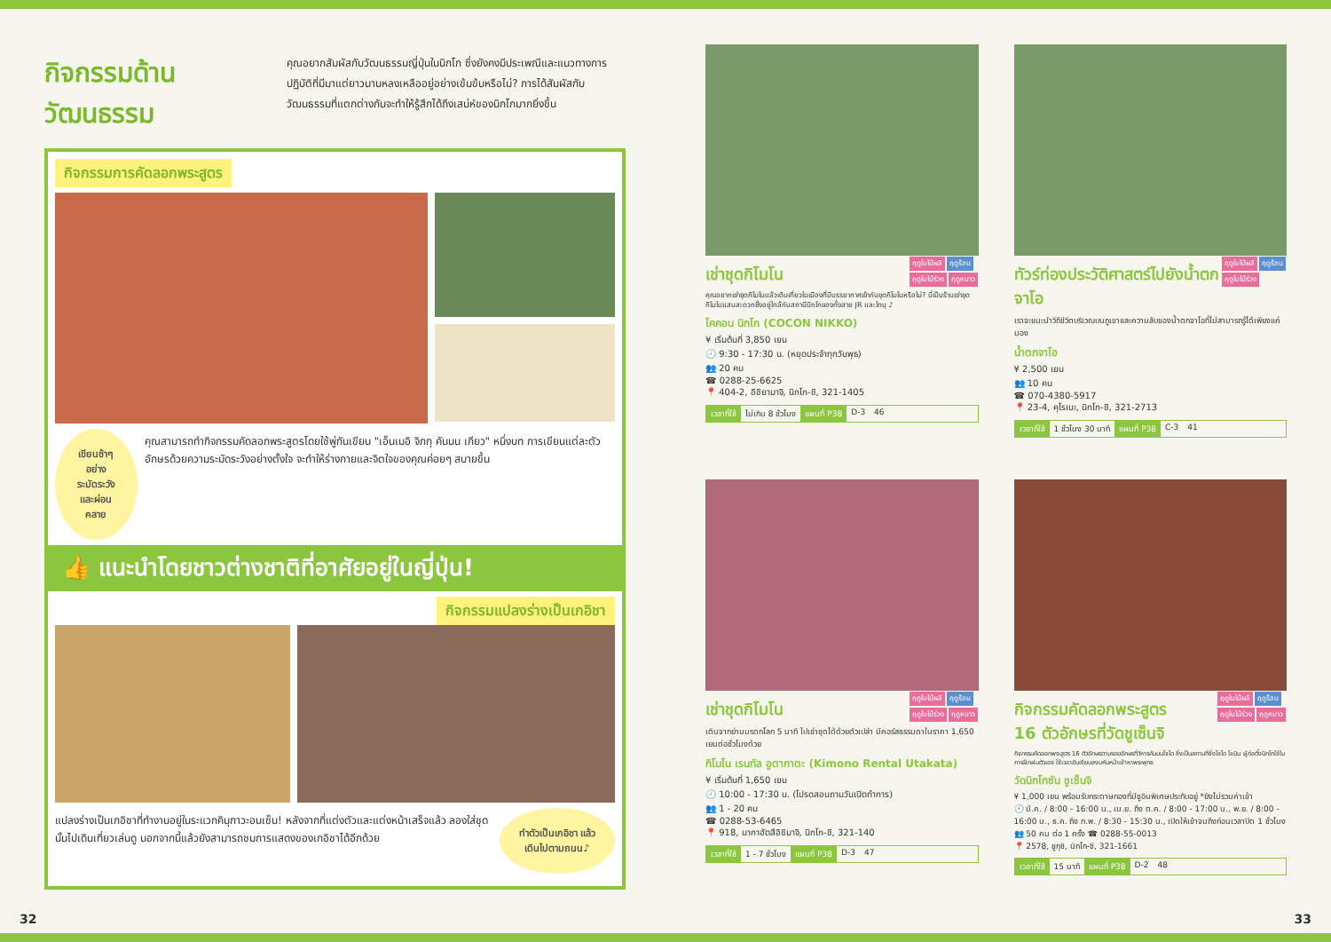กิจกรรมด้านวัฒนธรรม
คุณอยากสัมผัสกับวัฒนธรรมญี่ปุ่นในนิกโก ซึ่งยังคงมีประเพณีและแนวทางการปฏิบัติที่มีมาแต่ยาวนานหลงเหลืออยู่อย่างเข้มข้นหรือไม่? การได้สัมผัสกับวัฒนธรรมที่แตกต่างกันจะทำให้รู้สึกได้ถึงเสน่ห์ของนิกโกมากยิ่งขึ้น
กิจกรรมการคัดลอกพระสูตร
เขียนช้าๆ อย่างระมัดระวัง และผ่อนคลาย
คุณสามารถทำกิจกรรมคัดลอกพระสูตรโดยใช้พู่กันเขียน "เอ็นเมอิ จิกกุ คันนน เกียว" หนึ่งบท การเขียนแต่ละตัวอักษรด้วยความระมัดระวังอย่างตั้งใจ จะทำให้ร่างกายและจิตใจของคุณค่อยๆ สบายขึ้น
👍 แนะนำโดยชาวต่างชาติที่อาศัยอยู่ในญี่ปุ่น!
กิจกรรมแปลงร่างเป็นเกอิชา
แปลงร่างเป็นเกอิชาที่ทำงานอยู่ในระแวกคินุกาวะอนเซ็น! หลังจากที่แต่งตัวและแต่งหน้าเสร็จแล้ว ลองใส่ชุดนั้นไปเดินเที่ยวเล่นดู นอกจากนี้แล้วยังสามารถชมการแสดงของเกอิชาได้อีกด้วย
ทำตัวเป็นเกอิชา แล้วเดินไปตามถนน♪
ฤดูใบไม้ผลิ ฤดูร้อน
ฤดูใบไม้ร่วง ฤดูหนาว
เช่าชุดกิโมโน
คุณอยากเช่าชุดกิโมโนแล้วเดินเที่ยวในเมืองที่มีบรรยากาศเข้ากับชุดกิโมโนหรือไม่? นี่เป็นร้านเช่าชุดกิโมโนแสนสะดวกซึ่งอยู่ใกล้กับสถานีนิกโกของทั้งสาย JR และโทบุ ♪
โคคอน นิกโก (COCON NIKKO)
¥ เริ่มต้นที่ 3,850 เยน
🕘 9:30 - 17:30 น. (หยุดประจำทุกวันพุธ)
👥 20 คน
☎ 0288-25-6625
📍 404-2, อิชิยามาจิ, นิกโก-ชิ, 321-1405
เวลาที่ใช้ ไม่เกิน 8 ชั่วโมง แผนที่ P38 D-3 46
ฤดูใบไม้ผลิ ฤดูร้อน
ฤดูใบไม้ร่วง
ทัวร์ท่องประวัติศาสตร์ไปยังน้ำตกจาโอ
เราจะแนะนำวิถีชีวิตบริเวณบนภูเขาและความลับของน้ำตกจาโอที่ไม่สามารถรู้ได้เพียงแค่มอง
น้ำตกจาโอ
¥ 2,500 เยน
👥 10 คน
☎ 070-4380-5917
📍 23-4, คุโรเบะ, นิกโก-ชิ, 321-2713
เวลาที่ใช้ 1 ชั่วโมง 30 นาที แผนที่ P38 C-3 41
ฤดูใบไม้ผลิ ฤดูร้อน
ฤดูใบไม้ร่วง ฤดูหนาว
เช่าชุดกิโมโน
เดินจากย่านมรดกโลก 5 นาที ไปเช่าชุดได้ด้วยตัวเปล่า มีคอร์สธรรมดาในราคา 1,650 เยนต่อชั่วโมงด้วย
กิโมโน เรนทัล อูตากาตะ (Kimono Rental Utakata)
¥ เริ่มต้นที่ 1,650 เยน
🕘 10:00 - 17:30 น. (โปรดสอบถามวันเปิดทำการ)
👥 1 - 20 คน
☎ 0288-53-6465
📍 918, นากาฮัตสึอิชิมาจิ, นิกโก-ชิ, 321-140
เวลาที่ใช้ 1 - 7 ชั่วโมง แผนที่ P38 D-3 47
ฤดูใบไม้ผลิ ฤดูร้อน
ฤดูใบไม้ร่วง ฤดูหนาว
กิจกรรมคัดลอกพระสูตร
16 ตัวอักษรที่วัดชูเซ็นจิ
กิจกรรมคัดลอกพระสูตร 16 ตัวอักษรตามรอยอักษรที่วิหารคันนนโจโด ซึ่งเป็นสถานที่ซึ่งโชโด โชนิน ผู้ก่อตั้งนิกโกใช้ในการฝึกฝนตัวเอง ใช้เวลาอันเงียบสงบหันหน้าเข้าหาพระพุทธ
วัดนิกโกซัน ชูเซ็นจิ
¥ 1,000 เยน พร้อมรับกระดาษทองที่มีชูอินพิเศษประทับอยู่ *ยังไม่รวมค่าเข้า
🕘 มี.ค. / 8:00 - 16:00 น., เม.ย. ถึง ต.ค. / 8:00 - 17:00 น., พ.ย. / 8:00 - 16:00 น., ธ.ค. ถึง ก.พ. / 8:30 - 15:30 น., เปิดให้เข้าจนถึงก่อนเวลาปิด 1 ชั่วโมง
👥 50 คน ต่อ 1 ครั้ง ☎ 0288-55-0013
📍 2578, ชูกุชิ, นิกโก-ชิ, 321-1661
เวลาที่ใช้ 15 นาที แผนที่ P38 D-2 48
32 33